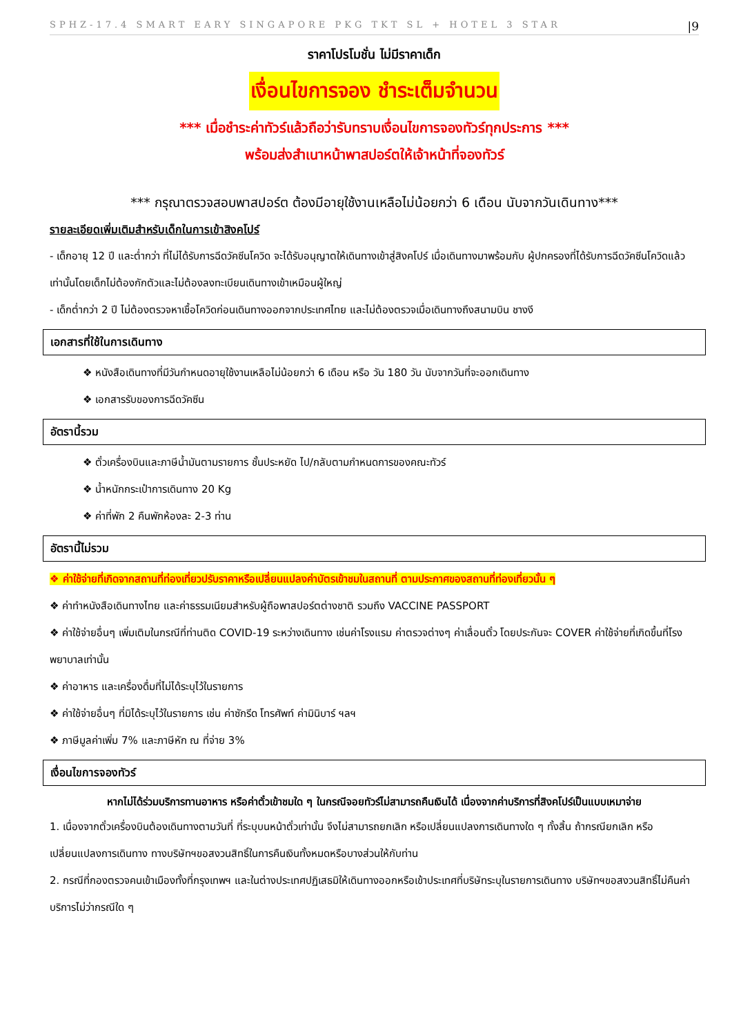SPHZ-17.4 SMART EARY SINGAPORE PKG TKT SL + HOTEL 3 STAR |9
ราคาโปรโมชั่น ไม่มีราคาเด็ก
เงื่อนไขการจอง ชำระเต็มจำนวน
*** เมื่อชำระค่าทัวร์แล้วถือว่ารับทราบเงื่อนไขการจองทัวร์ทุกประการ ***
พร้อมส่งสำเนาหน้าพาสปอร์ตให้เจ้าหน้าที่จองทัวร์
*** กรุณาตรวจสอบพาสปอร์ต ต้องมีอายุใช้งานเหลือไม่น้อยกว่า 6 เดือน นับจากวันเดินทาง***
รายละเอียดเพิ่มเติมสำหรับเด็กในการเข้าสิงคโปร์
- เด็กอายุ 12 ปี และต่ำกว่า ที่ไม่ได้รับการฉีดวัคซีนโควิด จะได้รับอนุญาตให้เดินทางเข้าสู่สิงคโปร์ เมื่อเดินทางมาพร้อมกับ ผู้ปกครองที่ได้รับการฉีดวัคซีนโควิดแล้วเท่านั้นโดยเด็กไม่ต้องกักตัวและไม่ต้องลงทะเบียนเดินทางเข้าเหมือนผู้ใหญ่
- เด็กต่ำกว่า 2 ปี ไม่ต้องตรวจหาเชื้อโควิดก่อนเดินทางออกจากประเทศไทย และไม่ต้องตรวจเมื่อเดินทางถึงสนามบิน ชางงี
เอกสารที่ใช้ในการเดินทาง
❖ หนังสือเดินทางที่มีวันกำหนดอายุใช้งานเหลือไม่น้อยกว่า 6 เดือน หรือ วัน 180 วัน นับจากวันที่จะออกเดินทาง
❖ เอกสารรับของการฉีดวัคซีน
อัตรานี้รวม
❖ ตั๋วเครื่องบินและภาษีน้ำมันตามรายการ ชั้นประหยัด ไป/กลับตามกำหนดการของคณะทัวร์
❖ น้ำหนักกระเป๋าการเดินทาง 20 Kg
❖ ค่าที่พัก 2 คืนพักห้องละ 2-3 ท่าน
อัตรานี้ไม่รวม
❖ ค่าใช้จ่ายที่เกิดจากสถานที่ท่องเที่ยวปรับราคาหรือเปลี่ยนแปลงค่าบัตรเข้าชมในสถานที่ ตามประกาศของสถานที่ท่องเที่ยวนั้น ๆ
❖ ค่าทำหนังสือเดินทางไทย และค่าธรรมเนียมสำหรับผู้ถือพาสปอร์ตต่างชาติ รวมถึง VACCINE PASSPORT
❖ ค่าใช้จ่ายอื่นๆ เพิ่มเติมในกรณีที่ท่านติด COVID-19 ระหว่างเดินทาง เช่นค่าโรงแรม ค่าตรวจต่างๆ ค่าเลื่อนตั๋ว โดยประกันจะ COVER ค่าใช้จ่ายที่เกิดขึ้นที่โรงพยาบาลเท่านั้น
❖ ค่าอาหาร และเครื่องดื่มที่ไม่ได้ระบุไว้ในรายการ
❖ ค่าใช้จ่ายอื่นๆ ที่มิได้ระบุไว้ในรายการ เช่น ค่าซักรีด โทรศัพท์ ค่ามินิบาร์ ฯลฯ
❖ ภาษีมูลค่าเพิ่ม 7% และภาษีหัก ณ ที่จ่าย 3%
เงื่อนไขการจองทัวร์
หากไม่ได้ร่วมบริการทานอาหาร หรือค่าตั๋วเข้าชมใด ๆ ในกรณีจอยทัวร์ไม่สามารถคืนเงินได้ เนื่องจากค่าบริการที่สิงคโปร์เป็นแบบเหมาจ่าย
1. เนื่องจากตั๋วเครื่องบินต้องเดินทางตามวันที่ ที่ระบุบนหน้าตั๋วเท่านั้น จึงไม่สามารถยกเลิก หรือเปลี่ยนแปลงการเดินทางใด ๆ ทั้งสิ้น ถ้ากรณียกเลิก หรือเปลี่ยนแปลงการเดินทาง ทางบริษัทฯขอสงวนสิทธิ์ในการคืนเงินทั้งหมดหรือบางส่วนให้กับท่าน
2. กรณีที่กองตรวจคนเข้าเมืองทั้งที่กรุงเทพฯ และในต่างประเทศปฏิเสธมิให้เดินทางออกหรือเข้าประเทศที่บริษัทระบุในรายการเดินทาง บริษัทฯขอสงวนสิทธิ์ไม่คืนค่าบริการไม่ว่ากรณีใด ๆ